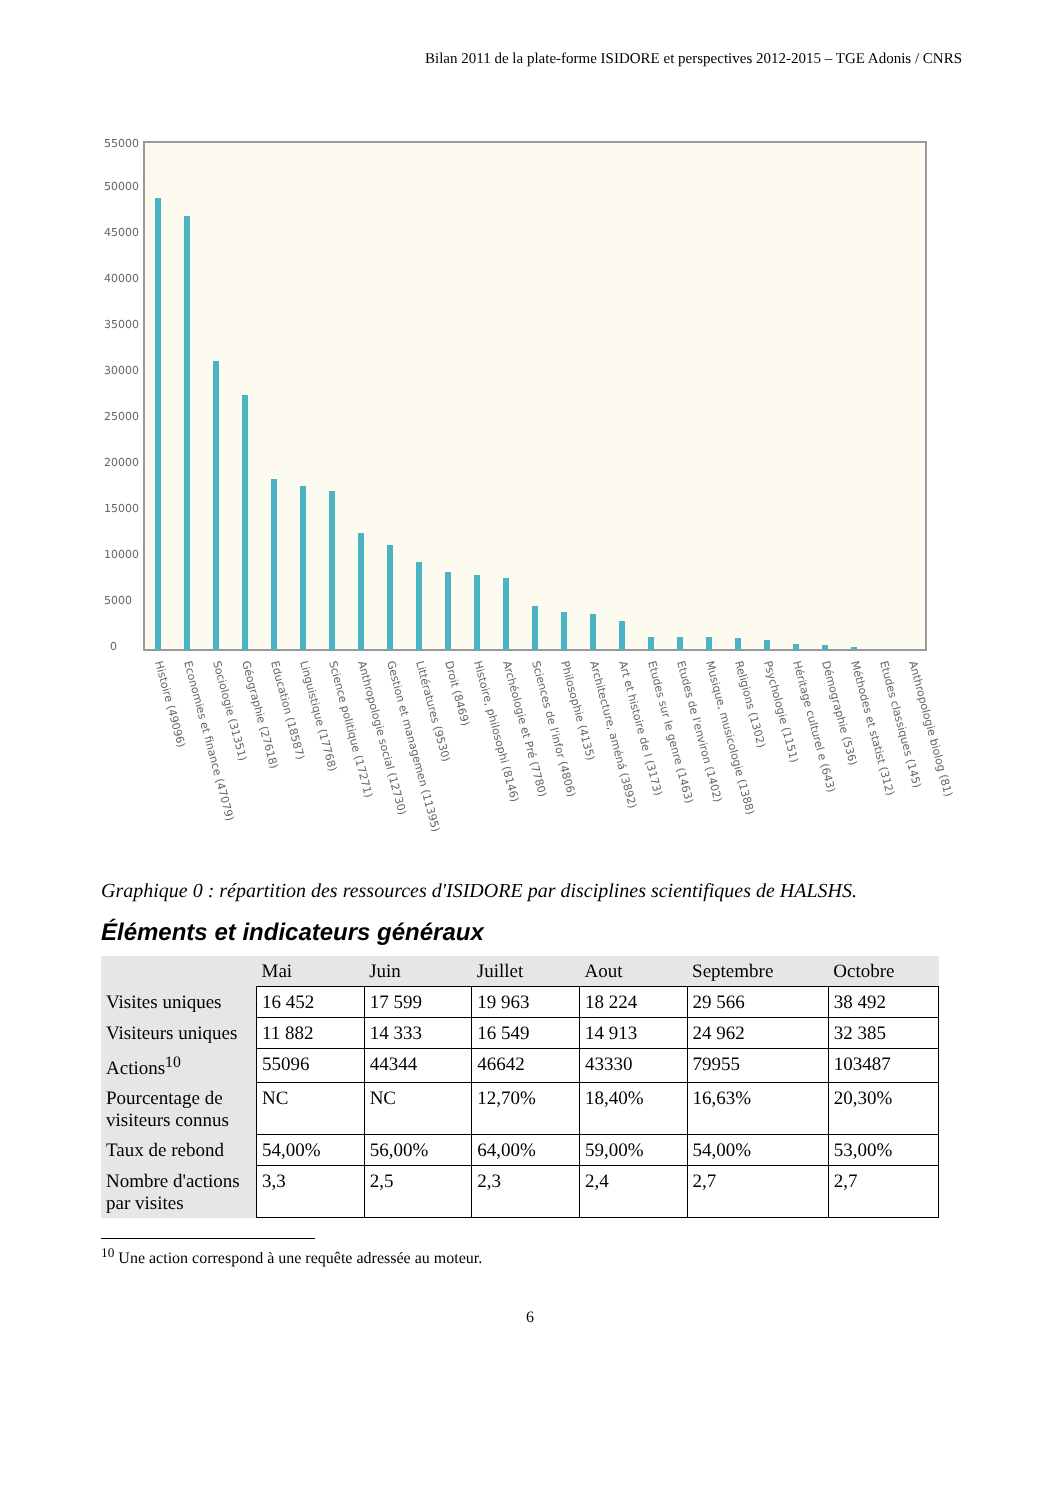Bilan 2011 de la plate-forme ISIDORE et perspectives 2012-2015 – TGE Adonis / CNRS
0
5000
10000
15000
20000
25000
30000
35000
40000
45000
50000
55000
Histoire (49096)
Economies et finance (47079)
Sociologie (31351)
Géographie (27618)
Education (18587)
Linguistique (17768)
Science politique (17271)
Anthropologie social (12730)
Gestion et managemen (11395)
Littératures (9530)
Droit (8469)
Histoire, philosophi (8146)
Archéologie et Pré (7780)
Sciences de l'infor (4806)
Philosophie (4135)
Architecture, améná (3892)
Art et histoire de l (3173)
Etudes sur le genre (1463)
Etudes de l'environ (1402)
Musique, musicologie (1388)
Religions (1302)
Psychologie (1151)
Héritage culturel e (643)
Démographie (536)
Méthodes et statist (312)
Etudes classiques (145)
Anthropologie biolog (81)
Graphique 0 : répartition des ressources d'ISIDORE par disciplines scientifiques de HALSHS.
Éléments et indicateurs généraux
| | Mai | Juin | Juillet | Aout | Septembre | Octobre |
| --- | --- | --- | --- | --- | --- | --- |
| Visites uniques | 16 452 | 17 599 | 19 963 | 18 224 | 29 566 | 38 492 |
| Visiteurs uniques | 11 882 | 14 333 | 16 549 | 14 913 | 24 962 | 32 385 |
| Actions<sup>10</sup> | 55096 | 44344 | 46642 | 43330 | 79955 | 103487 |
| Pourcentage de visiteurs connus | NC | NC | 12,70% | 18,40% | 16,63% | 20,30% |
| Taux de rebond | 54,00% | 56,00% | 64,00% | 59,00% | 54,00% | 53,00% |
| Nombre d'actions par visites | 3,3 | 2,5 | 2,3 | 2,4 | 2,7 | 2,7 |
<sup>10</sup> Une action correspond à une requête adressée au moteur.
6